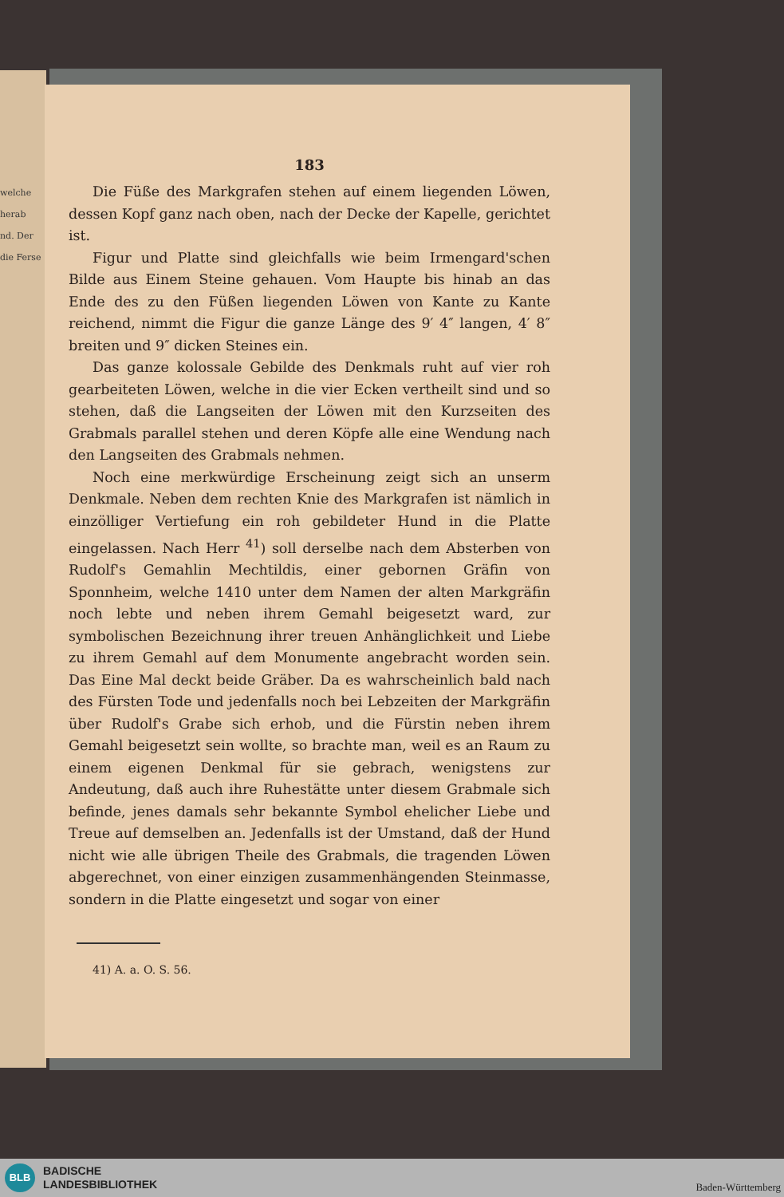welche
herab
nd. Der
die Ferse
183
Die Füße des Markgrafen stehen auf einem liegenden Löwen, dessen Kopf ganz nach oben, nach der Decke der Kapelle, gerichtet ist.
Figur und Platte sind gleichfalls wie beim Irmengard'schen Bilde aus Einem Steine gehauen. Vom Haupte bis hinab an das Ende des zu den Füßen liegenden Löwen von Kante zu Kante reichend, nimmt die Figur die ganze Länge des 9′ 4″ langen, 4′ 8″ breiten und 9″ dicken Steines ein.
Das ganze kolossale Gebilde des Denkmals ruht auf vier roh gearbeiteten Löwen, welche in die vier Ecken vertheilt sind und so stehen, daß die Langseiten der Löwen mit den Kurzseiten des Grabmals parallel stehen und deren Köpfe alle eine Wendung nach den Langseiten des Grabmals nehmen.
Noch eine merkwürdige Erscheinung zeigt sich an unserm Denkmale. Neben dem rechten Knie des Markgrafen ist nämlich in einzölliger Vertiefung ein roh gebildeter Hund in die Platte eingelassen. Nach Herr <sup>41</sup>) soll derselbe nach dem Absterben von Rudolf's Gemahlin Mechtildis, einer gebornen Gräfin von Sponnheim, welche 1410 unter dem Namen der alten Markgräfin noch lebte und neben ihrem Gemahl beigesetzt ward, zur symbolischen Bezeichnung ihrer treuen Anhänglichkeit und Liebe zu ihrem Gemahl auf dem Monumente angebracht worden sein. Das Eine Mal deckt beide Gräber. Da es wahrscheinlich bald nach des Fürsten Tode und jedenfalls noch bei Lebzeiten der Markgräfin über Rudolf's Grabe sich erhob, und die Fürstin neben ihrem Gemahl beigesetzt sein wollte, so brachte man, weil es an Raum zu einem eigenen Denkmal für sie gebrach, wenigstens zur Andeutung, daß auch ihre Ruhestätte unter diesem Grabmale sich befinde, jenes damals sehr bekannte Symbol ehelicher Liebe und Treue auf demselben an. Jedenfalls ist der Umstand, daß der Hund nicht wie alle übrigen Theile des Grabmals, die tragenden Löwen abgerechnet, von einer einzigen zusammenhängenden Steinmasse, sondern in die Platte eingesetzt und sogar von einer
41) A. a. O. S. 56.
BLB
BADISCHE
LANDESBIBLIOTHEK
Baden-Württemberg